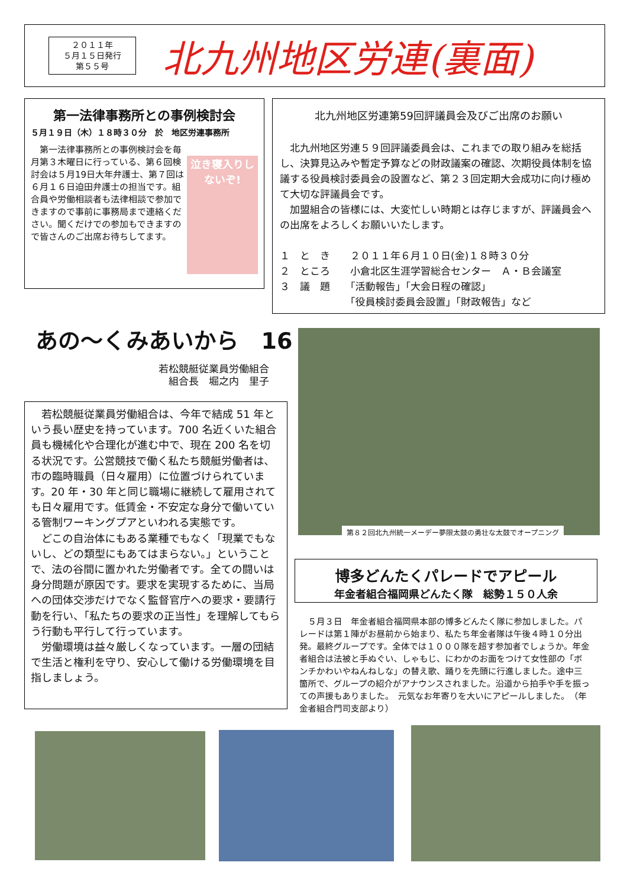２０１１年
５月１５日発行
第５５号
北九州地区労連(裏面)
第一法律事務所との事例検討会
５月１９日（木）１８時３０分　於　地区労連事務所
　第一法律事務所との事例検討会を毎月第３木曜日に行っている、第６回検討会は５月19日大年弁護士、第７回は６月１６日迫田弁護士の担当です。組合員や労働相談者も法律相談で参加できますので事前に事務局まで連絡ください。聞くだけでの参加もできますので皆さんのご出席お待ちしてます。
泣き寝入りしないぞ!
北九州地区労連第59回評議員会及びご出席のお願い
　北九州地区労連５９回評議委員会は、これまでの取り組みを総括し、決算見込みや暫定予算などの財政議案の確認、次期役員体制を協議する役員検討委員会の設置など、第２３回定期大会成功に向け極めて大切な評議員会です。
　加盟組合の皆様には、大変忙しい時期とは存じますが、評議員会への出席をよろしくお願いいたします。
１　と　き　　２０１１年６月１０日(金)１８時３０分
２　ところ　　小倉北区生涯学習総合センター　Ａ・Ｂ会議室
３　議　題　　「活動報告」「大会日程の確認」
　　　　　　　「役員検討委員会設置」「財政報告」など
あの～くみあいから　16
若松競艇従業員労働組合
組合長　堀之内　里子
　若松競艇従業員労働組合は、今年で結成 51 年という長い歴史を持っています。700 名近くいた組合員も機械化や合理化が進む中で、現在 200 名を切る状況です。公営競技で働く私たち競艇労働者は、市の臨時職員（日々雇用）に位置づけられています。20 年・30 年と同じ職場に継続して雇用されても日々雇用です。低賃金・不安定な身分で働いている管制ワーキングプアといわれる実態です。
　どこの自治体にもある業種でもなく「現業でもないし、どの類型にもあてはまらない。」ということで、法の谷間に置かれた労働者です。全ての闘いは身分問題が原因です。要求を実現するために、当局への団体交渉だけでなく監督官庁への要求・要請行動を行い、「私たちの要求の正当性」を理解してもらう行動も平行して行っています。
　労働環境は益々厳しくなっています。一層の団結で生活と権利を守り、安心して働ける労働環境を目指しましょう。
第８２回北九州統一メーデー夢限太鼓の勇壮な太鼓でオープニング
博多どんたくパレードでアピール
年金者組合福岡県どんたく隊　総勢１５０人余
　５月３日　年金者組合福岡県本部の博多どんたく隊に参加しました。パレードは第１陣がお昼前から始まり、私たち年金者隊は午後４時１０分出発。最終グループです。全体では１０００隊を超す参加者でしょうか。年金者組合は法被と手ぬぐい、しゃもじ、にわかのお面をつけて女性部の「ボンチかわいやねんねしな」の替え歌、踊りを先頭に行進しました。途中三箇所で、グループの紹介がアナウンスされました。沿道から拍手や手を振っての声援もありました。　元気なお年寄りを大いにアピールしました。　（年金者組合門司支部より）